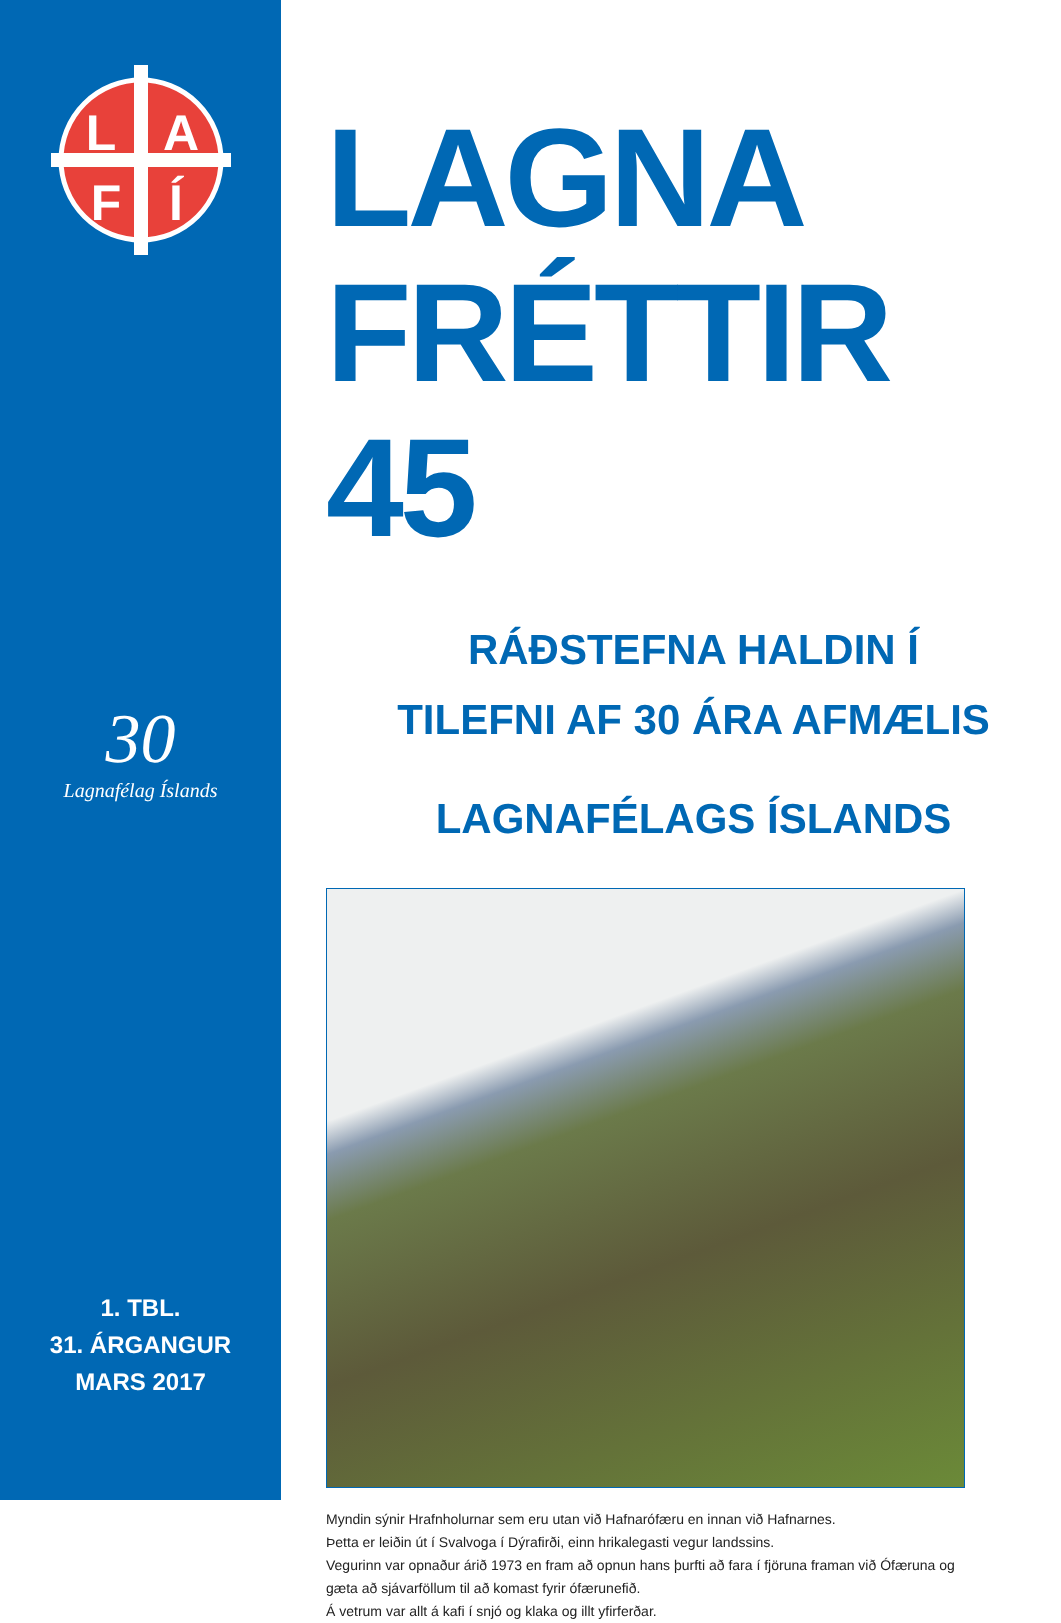L
A
F
Í
30
Lagnafélag Íslands
1. TBL.
31. ÁRGANGUR
MARS 2017
LAGNA
FRÉTTIR 45
RÁÐSTEFNA HALDIN Í
TILEFNI AF 30 ÁRA AFMÆLIS
LAGNAFÉLAGS ÍSLANDS
Myndin sýnir Hrafnholurnar sem eru utan við Hafnarófæru en innan við Hafnarnes.
Þetta er leiðin út í Svalvoga í Dýrafirði, einn hrikalegasti vegur landssins.
Vegurinn var opnaður árið 1973 en fram að opnun hans þurfti að fara í fjöruna framan við Ófæruna og gæta að sjávarföllum til að komast fyrir ófærunefið.
Á vetrum var allt á kafi í snjó og klaka og illt yfirferðar.